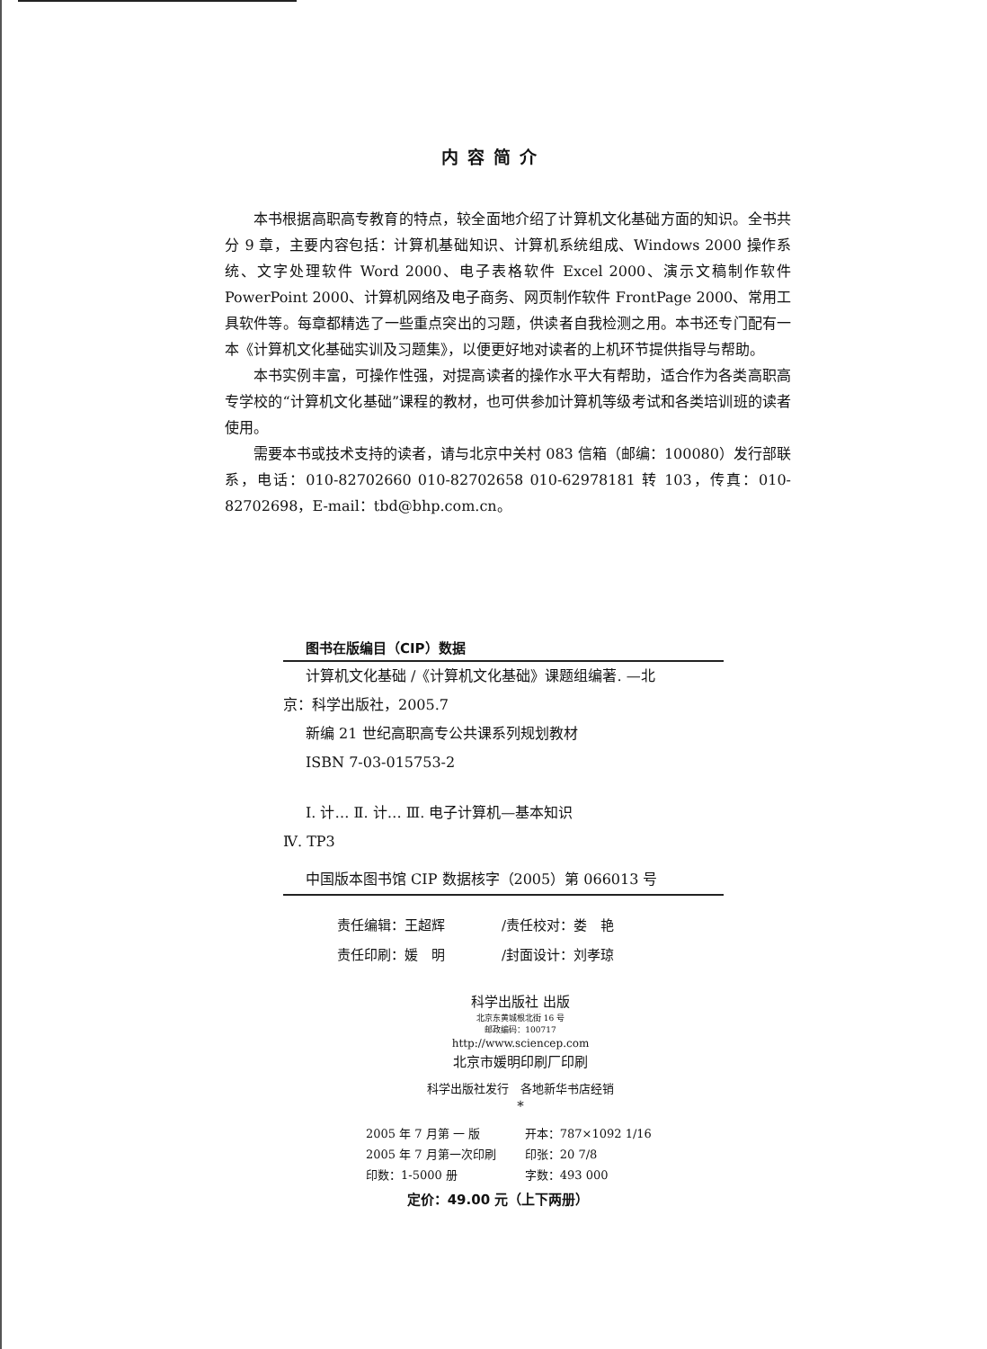内容简介
本书根据高职高专教育的特点，较全面地介绍了计算机文化基础方面的知识。全书共分 9 章，主要内容包括：计算机基础知识、计算机系统组成、Windows 2000 操作系统、文字处理软件 Word 2000、电子表格软件 Excel 2000、演示文稿制作软件 PowerPoint 2000、计算机网络及电子商务、网页制作软件 FrontPage 2000、常用工具软件等。每章都精选了一些重点突出的习题，供读者自我检测之用。本书还专门配有一本《计算机文化基础实训及习题集》，以便更好地对读者的上机环节提供指导与帮助。
本书实例丰富，可操作性强，对提高读者的操作水平大有帮助，适合作为各类高职高专学校的“计算机文化基础”课程的教材，也可供参加计算机等级考试和各类培训班的读者使用。
需要本书或技术支持的读者，请与北京中关村 083 信箱（邮编：100080）发行部联系，电话：010-82702660 010-82702658 010-62978181 转 103，传真：010-82702698，E-mail：tbd@bhp.com.cn。
图书在版编目（CIP）数据
计算机文化基础 /《计算机文化基础》课题组编著. —北
京：科学出版社，2005.7
新编 21 世纪高职高专公共课系列规划教材
ISBN 7-03-015753-2
Ⅰ. 计… Ⅱ. 计… Ⅲ. 电子计算机—基本知识
Ⅳ. TP3
中国版本图书馆 CIP 数据核字（2005）第 066013 号
| 责任编辑：王超辉 | /责任校对：娄 艳 |
| 责任印刷：媛 明 | /封面设计：刘孝琼 |
科学出版社 出版
北京东黄城根北街 16 号
邮政编码：100717
http://www.sciencep.com
北京市媛明印刷厂印刷
科学出版社发行　各地新华书店经销
*
| 2005 年 7 月第 一 版 | 开本：787×1092 1/16 |
| 2005 年 7 月第一次印刷 | 印张：20 7/8 |
| 印数：1-5000 册 | 字数：493 000 |
定价：49.00 元（上下两册）